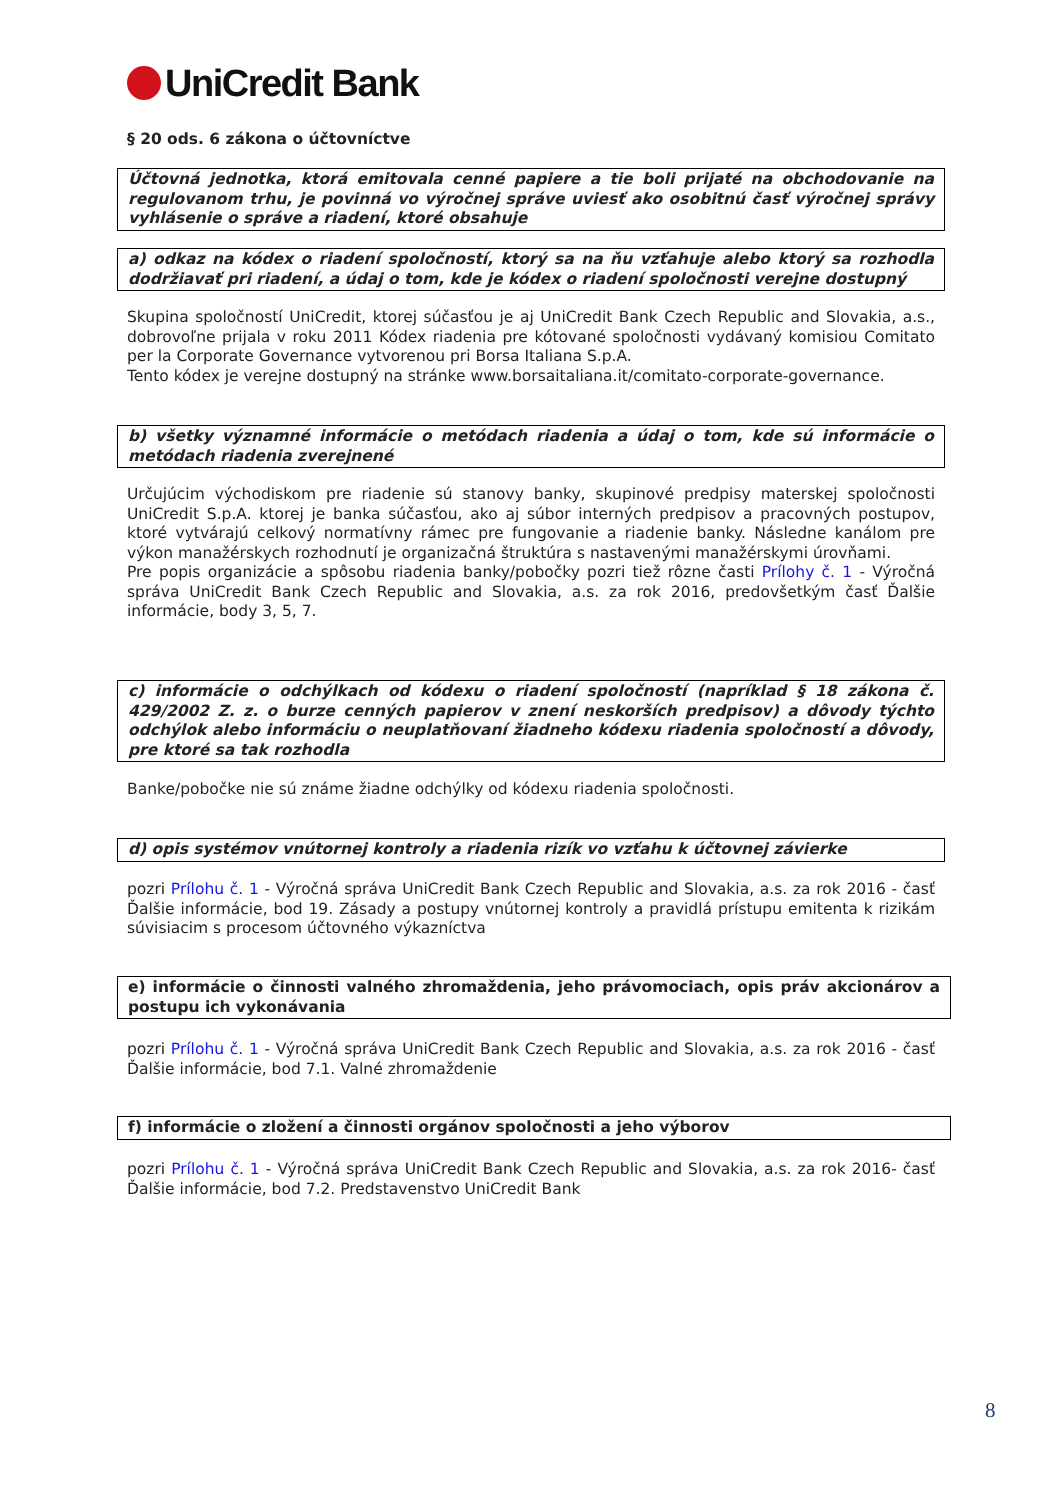UniCredit Bank
§ 20 ods. 6 zákona o účtovníctve
Účtovná jednotka, ktorá emitovala cenné papiere a tie boli prijaté na obchodovanie na regulovanom trhu, je povinná vo výročnej správe uviesť ako osobitnú časť výročnej správy vyhlásenie o správe a riadení, ktoré obsahuje
a) odkaz na kódex o riadení spoločností, ktorý sa na ňu vzťahuje alebo ktorý sa rozhodla dodržiavať pri riadení, a údaj o tom, kde je kódex o riadení spoločnosti verejne dostupný
Skupina spoločností UniCredit, ktorej súčasťou je aj UniCredit Bank Czech Republic and Slovakia, a.s., dobrovoľne prijala v roku 2011 Kódex riadenia pre kótované spoločnosti vydávaný komisiou Comitato per la Corporate Governance vytvorenou pri Borsa Italiana S.p.A.
Tento kódex je verejne dostupný na stránke www.borsaitaliana.it/comitato-corporate-governance.
b) všetky významné informácie o metódach riadenia a údaj o tom, kde sú informácie o metódach riadenia zverejnené
Určujúcim východiskom pre riadenie sú stanovy banky, skupinové predpisy materskej spoločnosti UniCredit S.p.A. ktorej je banka súčasťou, ako aj súbor interných predpisov a pracovných postupov, ktoré vytvárajú celkový normatívny rámec pre fungovanie a riadenie banky. Následne kanálom pre výkon manažérskych rozhodnutí je organizačná štruktúra s nastavenými manažérskymi úrovňami.
Pre popis organizácie a spôsobu riadenia banky/pobočky pozri tiež rôzne časti Prílohy č. 1 - Výročná správa UniCredit Bank Czech Republic and Slovakia, a.s. za rok 2016, predovšetkým časť Ďalšie informácie, body 3, 5, 7.
c) informácie o odchýlkach od kódexu o riadení spoločností (napríklad § 18 zákona č. 429/2002 Z. z. o burze cenných papierov v znení neskorších predpisov) a dôvody týchto odchýlok alebo informáciu o neuplatňovaní žiadneho kódexu riadenia spoločností a dôvody, pre ktoré sa tak rozhodla
Banke/pobočke nie sú známe žiadne odchýlky od kódexu riadenia spoločnosti.
d) opis systémov vnútornej kontroly a riadenia rizík vo vzťahu k účtovnej závierke
pozri Prílohu č. 1 - Výročná správa UniCredit Bank Czech Republic and Slovakia, a.s. za rok 2016 - časť Ďalšie informácie, bod 19. Zásady a postupy vnútornej kontroly a pravidlá prístupu emitenta k rizikám súvisiacim s procesom účtovného výkazníctva
e) informácie o činnosti valného zhromaždenia, jeho právomociach, opis práv akcionárov a postupu ich vykonávania
pozri Prílohu č. 1 - Výročná správa UniCredit Bank Czech Republic and Slovakia, a.s. za rok 2016 - časť Ďalšie informácie, bod 7.1. Valné zhromaždenie
f) informácie o zložení a činnosti orgánov spoločnosti a jeho výborov
pozri Prílohu č. 1 - Výročná správa UniCredit Bank Czech Republic and Slovakia, a.s. za rok 2016- časť Ďalšie informácie, bod 7.2. Predstavenstvo UniCredit Bank
8